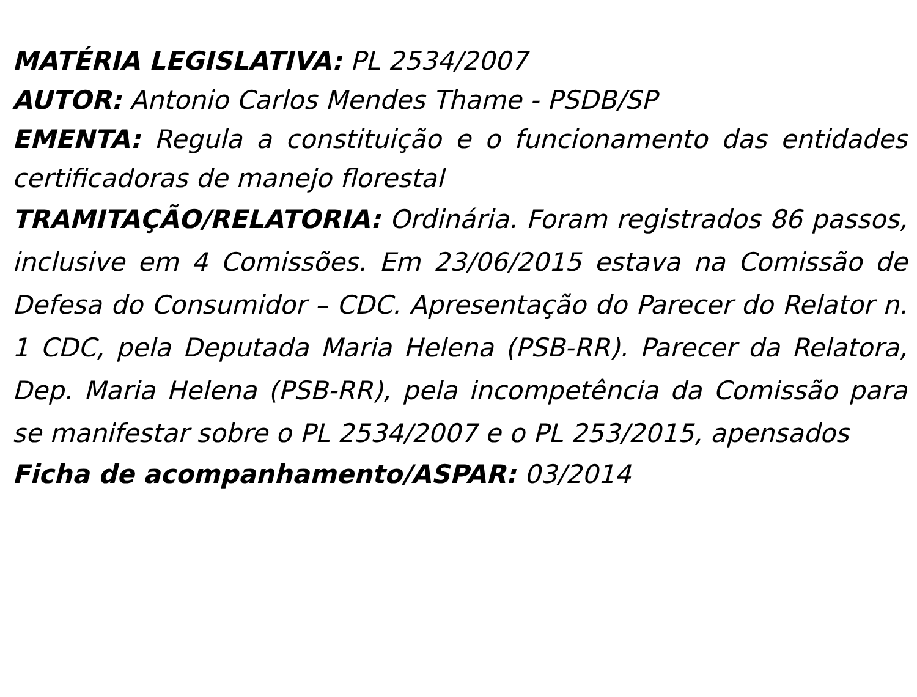MATÉRIA LEGISLATIVA: PL 2534/2007
AUTOR: Antonio Carlos Mendes Thame - PSDB/SP
EMENTA: Regula a constituição e o funcionamento das entidades certificadoras de manejo florestal
TRAMITAÇÃO/RELATORIA: Ordinária. Foram registrados 86 passos, inclusive em 4 Comissões. Em 23/06/2015 estava na Comissão de Defesa do Consumidor – CDC. Apresentação do Parecer do Relator n. 1 CDC, pela Deputada Maria Helena (PSB-RR). Parecer da Relatora, Dep. Maria Helena (PSB-RR), pela incompetência da Comissão para se manifestar sobre o PL 2534/2007 e o PL 253/2015, apensados
Ficha de acompanhamento/ASPAR: 03/2014